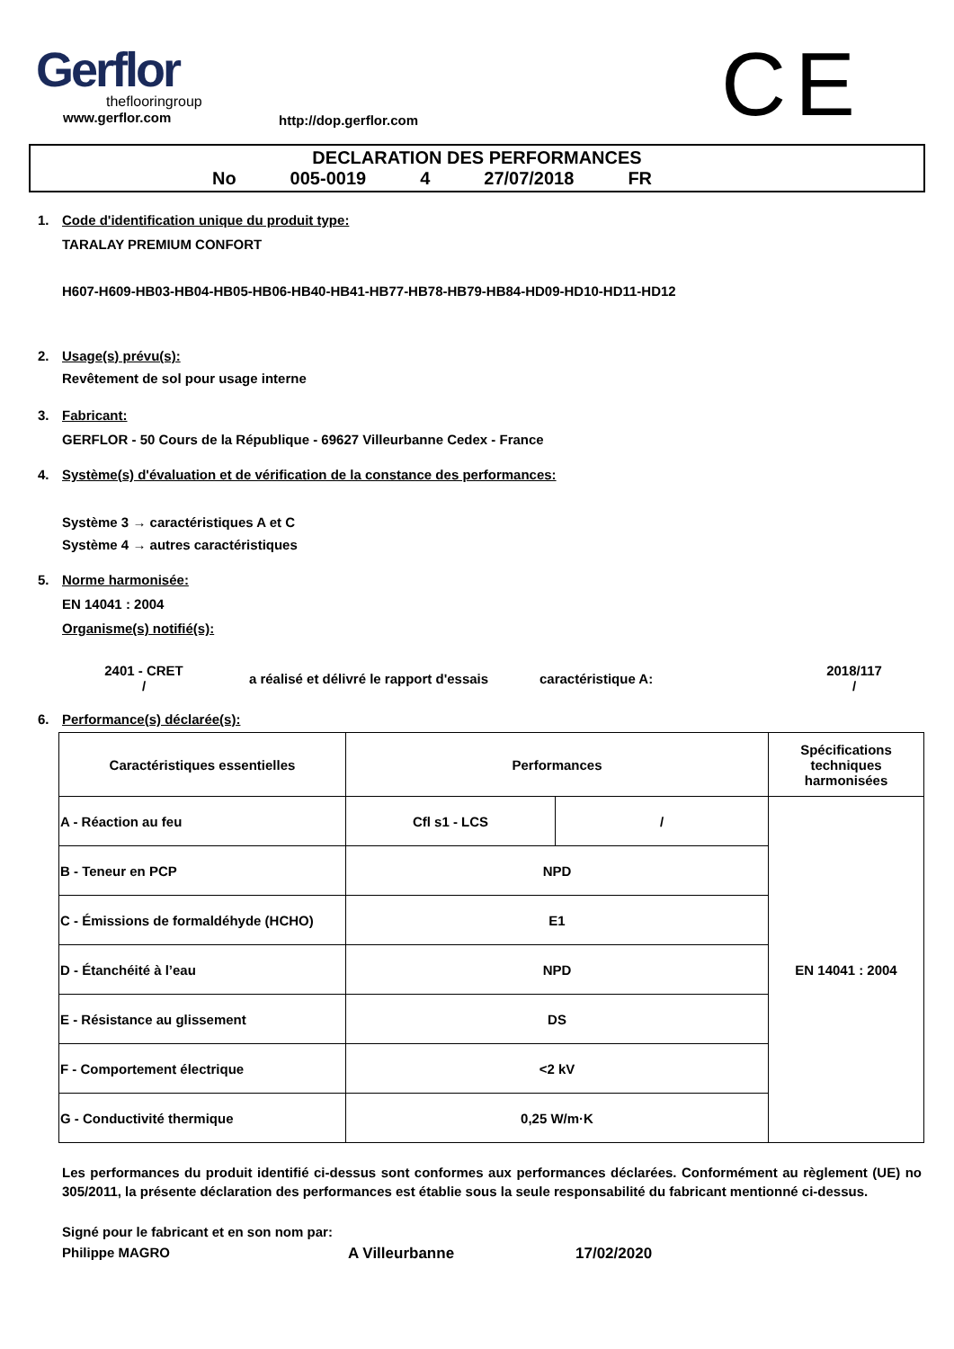Gerflor
theflooringroup
www.gerflor.com
http://dop.gerflor.com
CE
DECLARATION DES PERFORMANCES
No 005-0019 4 27/07/2018 FR
1. Code d'identification unique du produit type:
TARALAY PREMIUM CONFORT
H607-H609-HB03-HB04-HB05-HB06-HB40-HB41-HB77-HB78-HB79-HB84-HD09-HD10-HD11-HD12
2. Usage(s) prévu(s):
Revêtement de sol pour usage interne
3. Fabricant:
GERFLOR - 50 Cours de la République - 69627 Villeurbanne Cedex - France
4. Système(s) d'évaluation et de vérification de la constance des performances:
Système 3 → caractéristiques A et C
Système 4 → autres caractéristiques
5. Norme harmonisée:
EN 14041 : 2004
Organisme(s) notifié(s):
2401 - CRET
/
a réalisé et délivré le rapport d'essais caractéristique A:
2018/117
/
6. Performance(s) déclarée(s):
| Caractéristiques essentielles | Performances | | Spécifications techniques harmonisées |
| --- | --- | --- | --- |
| A - Réaction au feu | Cfl s1 - LCS | / | EN 14041 : 2004 |
| B - Teneur en PCP | NPD | | |
| C - Émissions de formaldéhyde (HCHO) | E1 | | |
| D - Étanchéité à l’eau | NPD | | |
| E - Résistance au glissement | DS | | |
| F - Comportement électrique | <2 kV | | |
| G - Conductivité thermique | 0,25 W/m·K | | |
Les performances du produit identifié ci-dessus sont conformes aux performances déclarées. Conformément au règlement (UE) no 305/2011, la présente déclaration des performances est établie sous la seule responsabilité du fabricant mentionné ci-dessus.
Signé pour le fabricant et en son nom par:
Philippe MAGRO A Villeurbanne 17/02/2020